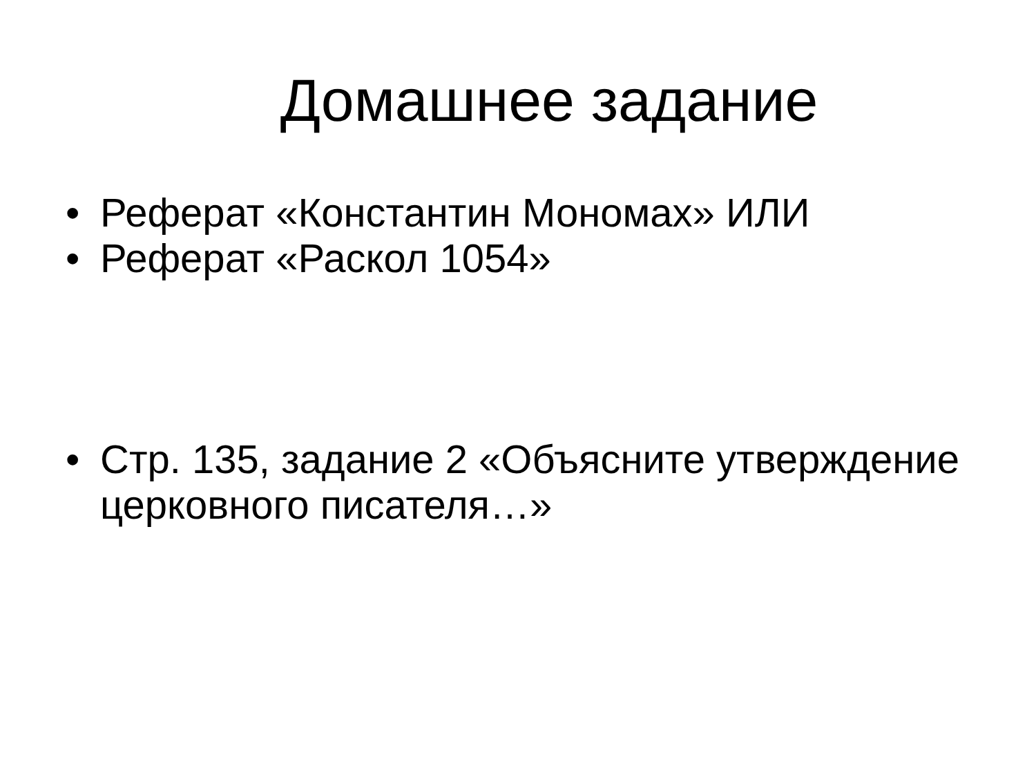Домашнее задание
• Реферат «Константин Мономах» ИЛИ
• Реферат «Раскол 1054»
• Стр. 135, задание 2 «Объясните утверждение церковного писателя…»